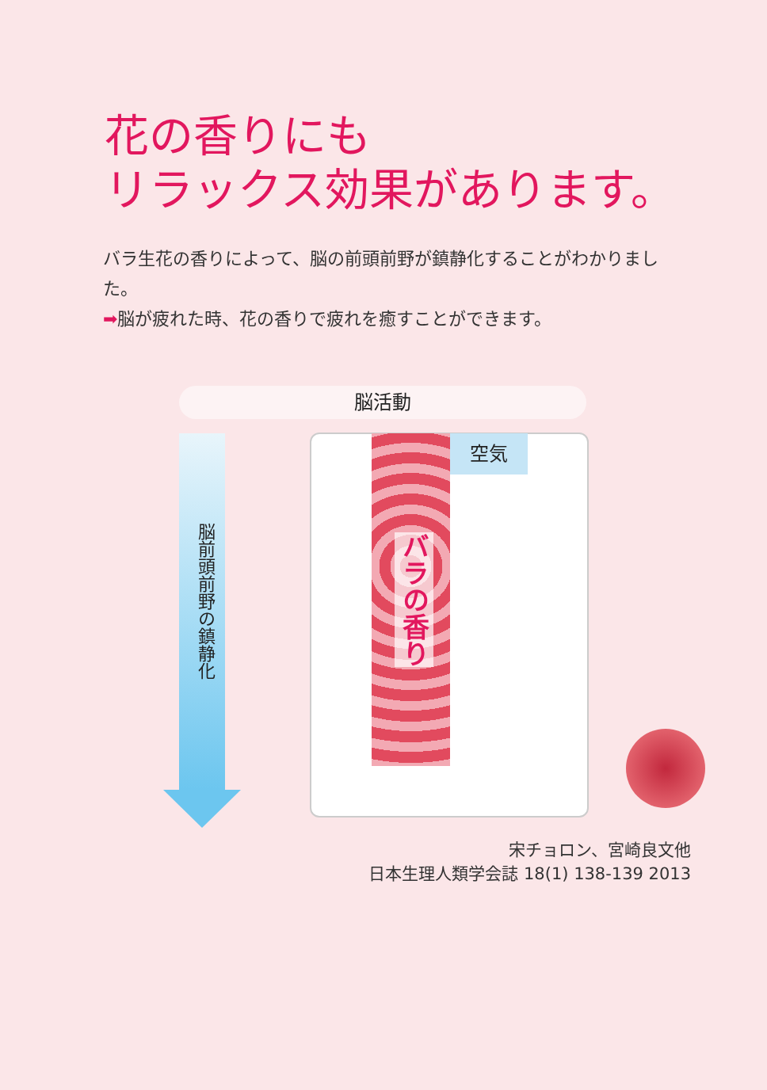花の香りにも
リラックス効果があります。
バラ生花の香りによって、脳の前頭前野が鎮静化することがわかりました。
➡脳が疲れた時、花の香りで疲れを癒すことができます。
脳活動
脳前頭前野の鎮静化
バラの香り
空気
宋チョロン、宮崎良文他
日本生理人類学会誌 18(1) 138-139 2013